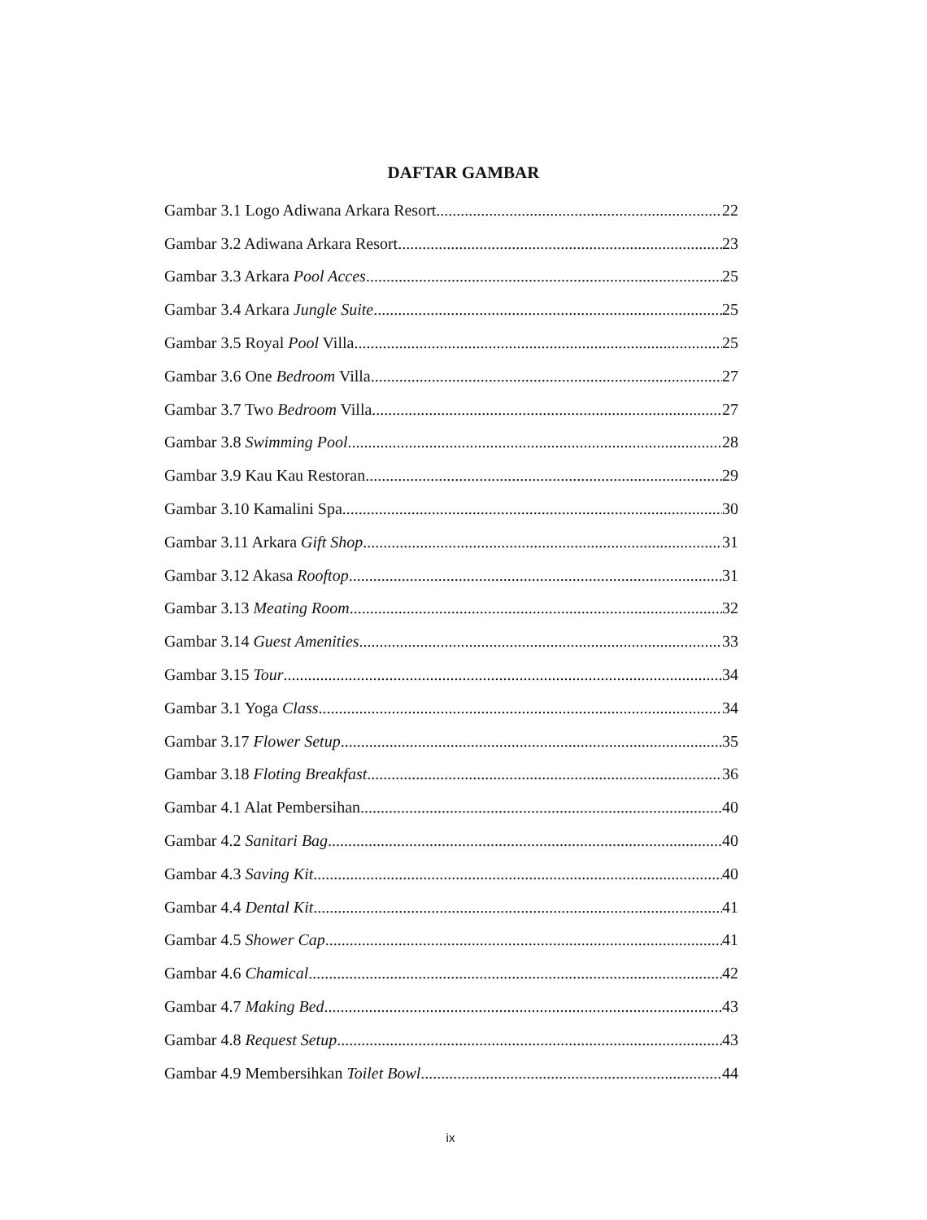DAFTAR GAMBAR
Gambar 3.1 Logo Adiwana Arkara Resort 22
Gambar 3.2 Adiwana Arkara Resort 23
Gambar 3.3 Arkara Pool Acces 25
Gambar 3.4 Arkara Jungle Suite 25
Gambar 3.5 Royal Pool Villa 25
Gambar 3.6 One Bedroom Villa 27
Gambar 3.7 Two Bedroom Villa 27
Gambar 3.8 Swimming Pool 28
Gambar 3.9 Kau Kau Restoran 29
Gambar 3.10 Kamalini Spa 30
Gambar 3.11 Arkara Gift Shop 31
Gambar 3.12 Akasa Rooftop 31
Gambar 3.13 Meating Room 32
Gambar 3.14 Guest Amenities 33
Gambar 3.15 Tour 34
Gambar 3.1 Yoga Class 34
Gambar 3.17 Flower Setup 35
Gambar 3.18 Floting Breakfast 36
Gambar 4.1 Alat Pembersihan 40
Gambar 4.2 Sanitari Bag 40
Gambar 4.3 Saving Kit 40
Gambar 4.4 Dental Kit 41
Gambar 4.5 Shower Cap 41
Gambar 4.6 Chamical 42
Gambar 4.7 Making Bed 43
Gambar 4.8 Request Setup 43
Gambar 4.9 Membersihkan Toilet Bowl 44
ix